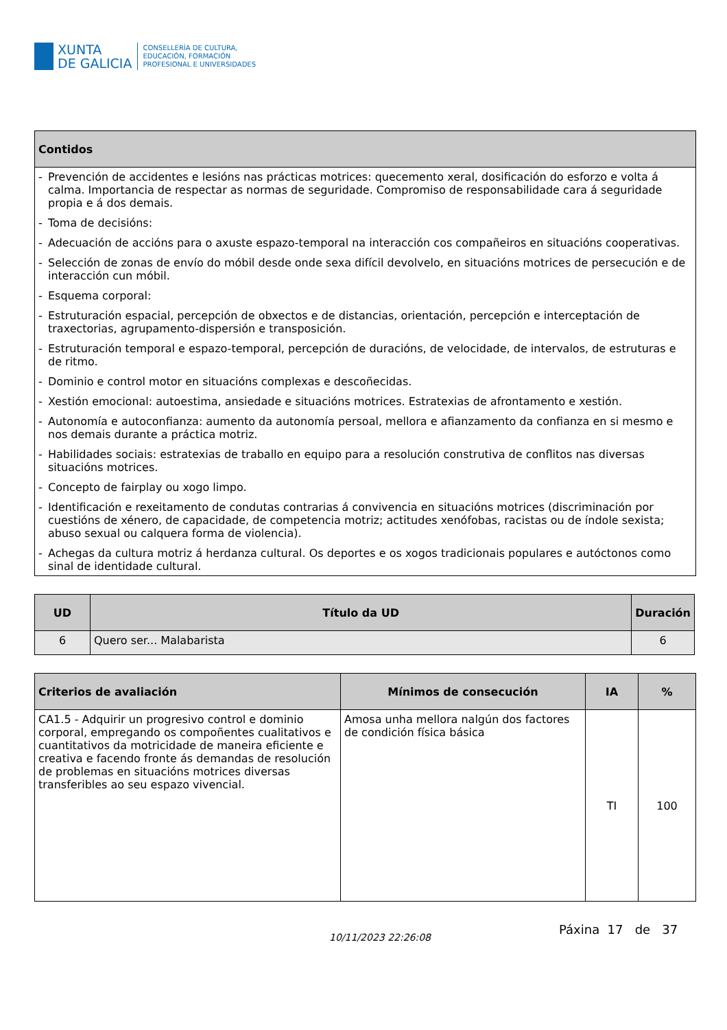XUNTA
DE GALICIA
CONSELLERÍA DE CULTURA,
EDUCACIÓN, FORMACIÓN
PROFESIONAL E UNIVERSIDADES
| Contidos |
| --- |
| - Prevención de accidentes e lesións nas prácticas motrices: quecemento xeral, dosificación do esforzo e volta á calma. Importancia de respectar as normas de seguridade. Compromiso de responsabilidade cara á seguridade propia e á dos demais. - Toma de decisións: - Adecuación de accións para o axuste espazo-temporal na interacción cos compañeiros en situacións cooperativas. - Selección de zonas de envío do móbil desde onde sexa difícil devolvelo, en situacións motrices de persecución e de interacción cun móbil. - Esquema corporal: - Estruturación espacial, percepción de obxectos e de distancias, orientación, percepción e interceptación de traxectorias, agrupamento-dispersión e transposición. - Estruturación temporal e espazo-temporal, percepción de duracións, de velocidade, de intervalos, de estruturas e de ritmo. - Dominio e control motor en situacións complexas e descoñecidas. - Xestión emocional: autoestima, ansiedade e situacións motrices. Estratexias de afrontamento e xestión. - Autonomía e autoconfianza: aumento da autonomía persoal, mellora e afianzamento da confianza en si mesmo e nos demais durante a práctica motriz. - Habilidades sociais: estratexias de traballo en equipo para a resolución construtiva de conflitos nas diversas situacións motrices. - Concepto de fairplay ou xogo limpo. - Identificación e rexeitamento de condutas contrarias á convivencia en situacións motrices (discriminación por cuestións de xénero, de capacidade, de competencia motriz; actitudes xenófobas, racistas ou de índole sexista; abuso sexual ou calquera forma de violencia). - Achegas da cultura motriz á herdanza cultural. Os deportes e os xogos tradicionais populares e autóctonos como sinal de identidade cultural. |
| UD | Título da UD | Duración |
| --- | --- | --- |
| 6 | Quero ser... Malabarista | 6 |
| Criterios de avaliación | Mínimos de consecución | IA | % |
| --- | --- | --- | --- |
| CA1.5 - Adquirir un progresivo control e dominio corporal, empregando os compoñentes cualitativos e cuantitativos da motricidade de maneira eficiente e creativa e facendo fronte ás demandas de resolución de problemas en situacións motrices diversas transferibles ao seu espazo vivencial. | Amosa unha mellora nalgún dos factores de condición física básica | TI | 100 |
10/11/2023 22:26:08
Páxina 17 de 37